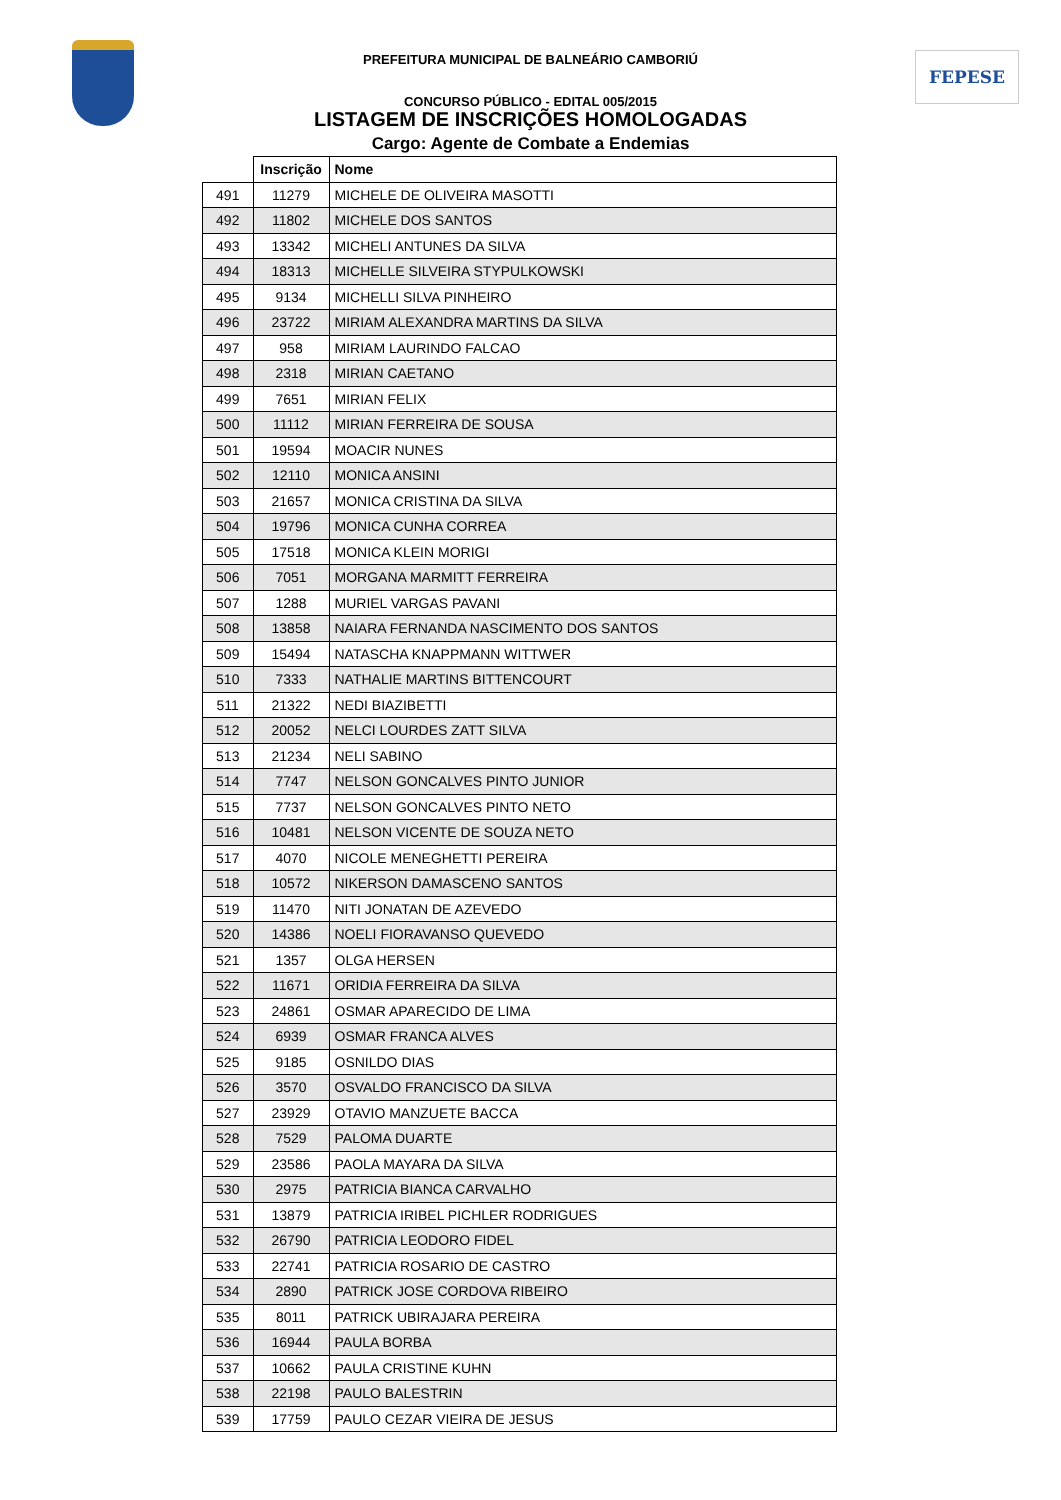PREFEITURA MUNICIPAL DE BALNEÁRIO CAMBORIÚ FEPESE
CONCURSO PÚBLICO - EDITAL 005/2015
LISTAGEM DE INSCRIÇÕES HOMOLOGADAS
Cargo: Agente de Combate a Endemias
| | Inscrição | Nome |
| --- | --- | --- |
| 491 | 11279 | MICHELE DE OLIVEIRA MASOTTI |
| 492 | 11802 | MICHELE DOS SANTOS |
| 493 | 13342 | MICHELI ANTUNES DA SILVA |
| 494 | 18313 | MICHELLE SILVEIRA STYPULKOWSKI |
| 495 | 9134 | MICHELLI SILVA PINHEIRO |
| 496 | 23722 | MIRIAM ALEXANDRA MARTINS DA SILVA |
| 497 | 958 | MIRIAM LAURINDO FALCAO |
| 498 | 2318 | MIRIAN CAETANO |
| 499 | 7651 | MIRIAN FELIX |
| 500 | 11112 | MIRIAN FERREIRA DE SOUSA |
| 501 | 19594 | MOACIR NUNES |
| 502 | 12110 | MONICA ANSINI |
| 503 | 21657 | MONICA CRISTINA DA SILVA |
| 504 | 19796 | MONICA CUNHA CORREA |
| 505 | 17518 | MONICA KLEIN MORIGI |
| 506 | 7051 | MORGANA MARMITT FERREIRA |
| 507 | 1288 | MURIEL VARGAS PAVANI |
| 508 | 13858 | NAIARA FERNANDA NASCIMENTO DOS SANTOS |
| 509 | 15494 | NATASCHA KNAPPMANN WITTWER |
| 510 | 7333 | NATHALIE MARTINS BITTENCOURT |
| 511 | 21322 | NEDI BIAZIBETTI |
| 512 | 20052 | NELCI LOURDES ZATT SILVA |
| 513 | 21234 | NELI SABINO |
| 514 | 7747 | NELSON GONCALVES PINTO JUNIOR |
| 515 | 7737 | NELSON GONCALVES PINTO NETO |
| 516 | 10481 | NELSON VICENTE DE SOUZA NETO |
| 517 | 4070 | NICOLE MENEGHETTI PEREIRA |
| 518 | 10572 | NIKERSON DAMASCENO SANTOS |
| 519 | 11470 | NITI JONATAN DE AZEVEDO |
| 520 | 14386 | NOELI FIORAVANSO QUEVEDO |
| 521 | 1357 | OLGA HERSEN |
| 522 | 11671 | ORIDIA FERREIRA DA SILVA |
| 523 | 24861 | OSMAR APARECIDO DE LIMA |
| 524 | 6939 | OSMAR FRANCA ALVES |
| 525 | 9185 | OSNILDO DIAS |
| 526 | 3570 | OSVALDO FRANCISCO DA SILVA |
| 527 | 23929 | OTAVIO MANZUETE BACCA |
| 528 | 7529 | PALOMA DUARTE |
| 529 | 23586 | PAOLA MAYARA DA SILVA |
| 530 | 2975 | PATRICIA BIANCA CARVALHO |
| 531 | 13879 | PATRICIA IRIBEL PICHLER RODRIGUES |
| 532 | 26790 | PATRICIA LEODORO FIDEL |
| 533 | 22741 | PATRICIA ROSARIO DE CASTRO |
| 534 | 2890 | PATRICK JOSE CORDOVA RIBEIRO |
| 535 | 8011 | PATRICK UBIRAJARA PEREIRA |
| 536 | 16944 | PAULA BORBA |
| 537 | 10662 | PAULA CRISTINE KUHN |
| 538 | 22198 | PAULO BALESTRIN |
| 539 | 17759 | PAULO CEZAR VIEIRA DE JESUS |